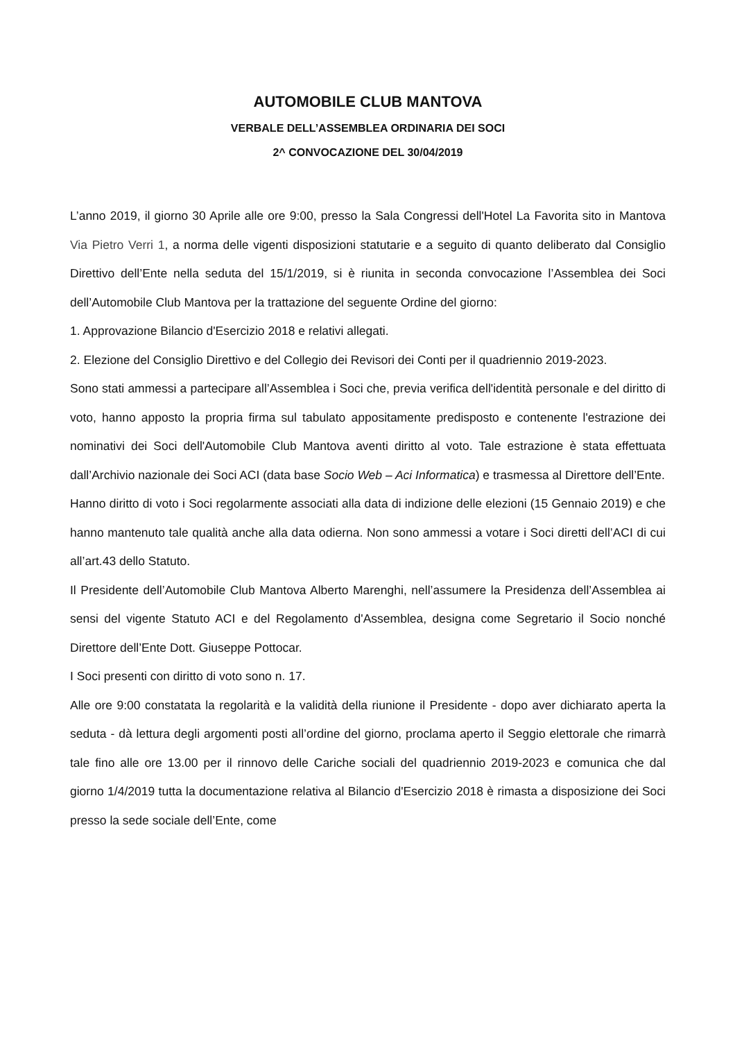AUTOMOBILE CLUB MANTOVA
VERBALE DELL’ASSEMBLEA ORDINARIA DEI SOCI
2^ CONVOCAZIONE DEL 30/04/2019
L’anno 2019, il giorno 30 Aprile alle ore 9:00, presso la Sala Congressi dell'Hotel La Favorita sito in Mantova Via Pietro Verri 1, a norma delle vigenti disposizioni statutarie e a seguito di quanto deliberato dal Consiglio Direttivo dell’Ente nella seduta del 15/1/2019, si è riunita in seconda convocazione l’Assemblea dei Soci dell’Automobile Club Mantova per la trattazione del seguente Ordine del giorno:
1. Approvazione Bilancio d'Esercizio 2018 e relativi allegati.
2. Elezione del Consiglio Direttivo e del Collegio dei Revisori dei Conti per il quadriennio 2019-2023.
Sono stati ammessi a partecipare all’Assemblea i Soci che, previa verifica dell'identità personale e del diritto di voto, hanno apposto la propria firma sul tabulato appositamente predisposto e contenente l'estrazione dei nominativi dei Soci dell'Automobile Club Mantova aventi diritto al voto. Tale estrazione è stata effettuata dall’Archivio nazionale dei Soci ACI (data base Socio Web – Aci Informatica) e trasmessa al Direttore dell’Ente.
Hanno diritto di voto i Soci regolarmente associati alla data di indizione delle elezioni (15 Gennaio 2019) e che hanno mantenuto tale qualità anche alla data odierna. Non sono ammessi a votare i Soci diretti dell’ACI di cui all’art.43 dello Statuto.
Il Presidente dell’Automobile Club Mantova Alberto Marenghi, nell’assumere la Presidenza dell’Assemblea ai sensi del vigente Statuto ACI e del Regolamento d'Assemblea, designa come Segretario il Socio nonché Direttore dell’Ente Dott. Giuseppe Pottocar.
I Soci presenti con diritto di voto sono n. 17.
Alle ore 9:00 constatata la regolarità e la validità della riunione il Presidente - dopo aver dichiarato aperta la seduta - dà lettura degli argomenti posti all’ordine del giorno, proclama aperto il Seggio elettorale che rimarrà tale fino alle ore 13.00 per il rinnovo delle Cariche sociali del quadriennio 2019-2023 e comunica che dal giorno 1/4/2019 tutta la documentazione relativa al Bilancio d'Esercizio 2018 è rimasta a disposizione dei Soci presso la sede sociale dell’Ente, come